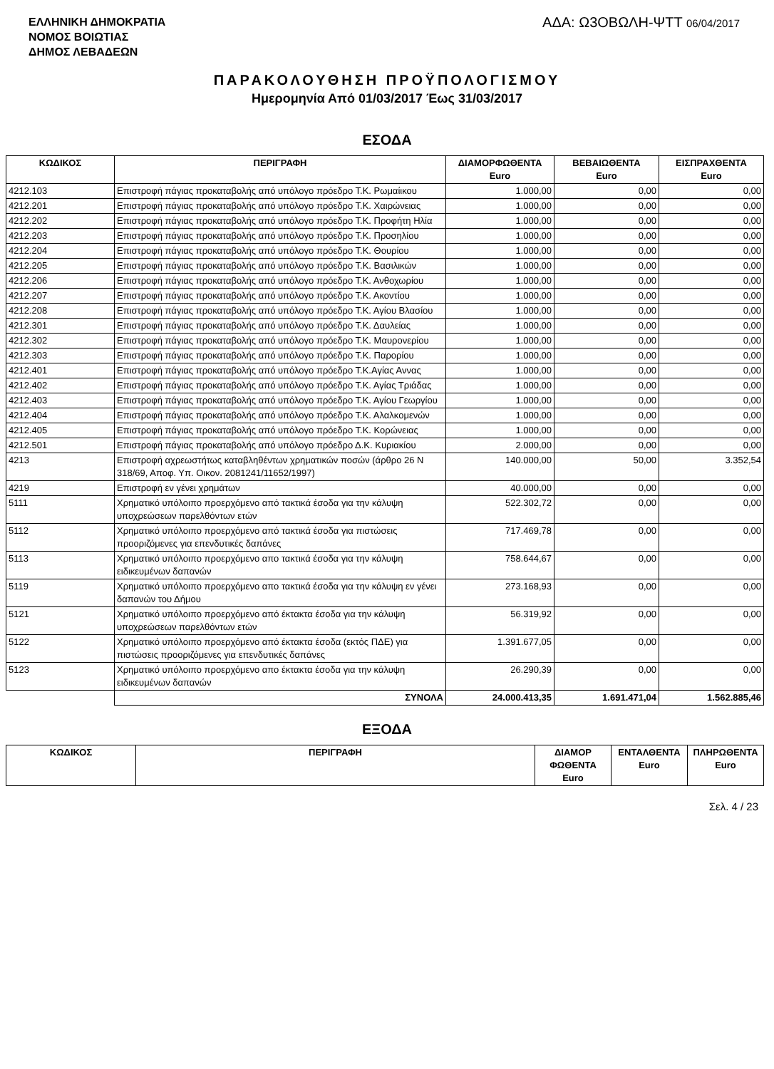ΕΛΛΗΝΙΚΗ ΔΗΜΟΚΡΑΤΙΑ
ΝΟΜΟΣ ΒΟΙΩΤΙΑΣ
ΔΗΜΟΣ ΛΕΒΑΔΕΩΝ
ΑΔΑ: Ω3ΟΒΩΛΗ-ΨΤΤ 06/04/2017
ΠΑΡΑΚΟΛΟΥΘΗΣΗ ΠΡΟΫΠΟΛΟΓΙΣΜΟΥ
Ημερομηνία Από 01/03/2017 Έως 31/03/2017
ΕΣΟΔΑ
| ΚΩΔΙΚΟΣ | ΠΕΡΙΓΡΑΦΗ | ΔΙΑΜΟΡΦΩΘΕΝΤΑ Euro | ΒΕΒΑΙΩΘΕΝΤΑ Euro | ΕΙΣΠΡΑΧΘΕΝΤΑ Euro |
| --- | --- | --- | --- | --- |
| 4212.103 | Επιστροφή πάγιας προκαταβολής από υπόλογο πρόεδρο Τ.Κ. Ρωμαίικου | 1.000,00 | 0,00 | 0,00 |
| 4212.201 | Επιστροφή πάγιας προκαταβολής από υπόλογο πρόεδρο Τ.Κ. Χαιρώνειας | 1.000,00 | 0,00 | 0,00 |
| 4212.202 | Επιστροφή πάγιας προκαταβολής από υπόλογο πρόεδρο Τ.Κ. Προφήτη Ηλία | 1.000,00 | 0,00 | 0,00 |
| 4212.203 | Επιστροφή πάγιας προκαταβολής από υπόλογο πρόεδρο Τ.Κ. Προσηλίου | 1.000,00 | 0,00 | 0,00 |
| 4212.204 | Επιστροφή πάγιας προκαταβολής από υπόλογο πρόεδρο Τ.Κ. Θουρίου | 1.000,00 | 0,00 | 0,00 |
| 4212.205 | Επιστροφή πάγιας προκαταβολής από υπόλογο πρόεδρο Τ.Κ. Βασιλικών | 1.000,00 | 0,00 | 0,00 |
| 4212.206 | Επιστροφή πάγιας προκαταβολής από υπόλογο πρόεδρο Τ.Κ. Ανθοχωρίου | 1.000,00 | 0,00 | 0,00 |
| 4212.207 | Επιστροφή πάγιας προκαταβολής από υπόλογο πρόεδρο Τ.Κ. Ακοντίου | 1.000,00 | 0,00 | 0,00 |
| 4212.208 | Επιστροφή πάγιας προκαταβολής από υπόλογο πρόεδρο Τ.Κ. Αγίου Βλασίου | 1.000,00 | 0,00 | 0,00 |
| 4212.301 | Επιστροφή πάγιας προκαταβολής από υπόλογο πρόεδρο Τ.Κ. Δαυλείας | 1.000,00 | 0,00 | 0,00 |
| 4212.302 | Επιστροφή πάγιας προκαταβολής από υπόλογο πρόεδρο Τ.Κ. Μαυρονερίου | 1.000,00 | 0,00 | 0,00 |
| 4212.303 | Επιστροφή πάγιας προκαταβολής από υπόλογο πρόεδρο Τ.Κ. Παρορίου | 1.000,00 | 0,00 | 0,00 |
| 4212.401 | Επιστροφή πάγιας προκαταβολής από υπόλογο πρόεδρο Τ.Κ.Αγίας Αννας | 1.000,00 | 0,00 | 0,00 |
| 4212.402 | Επιστροφή πάγιας προκαταβολής από υπόλογο πρόεδρο Τ.Κ. Αγίας Τριάδας | 1.000,00 | 0,00 | 0,00 |
| 4212.403 | Επιστροφή πάγιας προκαταβολής από υπόλογο πρόεδρο Τ.Κ. Αγίου Γεωργίου | 1.000,00 | 0,00 | 0,00 |
| 4212.404 | Επιστροφή πάγιας προκαταβολής από υπόλογο πρόεδρο Τ.Κ. Αλαλκομενών | 1.000,00 | 0,00 | 0,00 |
| 4212.405 | Επιστροφή πάγιας προκαταβολής από υπόλογο πρόεδρο Τ.Κ. Κορώνειας | 1.000,00 | 0,00 | 0,00 |
| 4212.501 | Επιστροφή πάγιας προκαταβολής από υπόλογο πρόεδρο Δ.Κ. Κυριακίου | 2.000,00 | 0,00 | 0,00 |
| 4213 | Επιστροφή αχρεωστήτως καταβληθέντων χρηματικών ποσών (άρθρο 26 Ν 318/69, Αποφ. Υπ. Οικον. 2081241/11652/1997) | 140.000,00 | 50,00 | 3.352,54 |
| 4219 | Επιστροφή εν γένει χρημάτων | 40.000,00 | 0,00 | 0,00 |
| 5111 | Χρηματικό υπόλοιπο προερχόμενο από τακτικά έσοδα για την κάλυψη υποχρεώσεων παρελθόντων ετών | 522.302,72 | 0,00 | 0,00 |
| 5112 | Χρηματικό υπόλοιπο προερχόμενο από τακτικά έσοδα για πιστώσεις προοριζόμενες για επενδυτικές δαπάνες | 717.469,78 | 0,00 | 0,00 |
| 5113 | Χρηματικό υπόλοιπο προερχόμενο απο τακτικά έσοδα για την κάλυψη ειδικευμένων δαπανών | 758.644,67 | 0,00 | 0,00 |
| 5119 | Χρηματικό υπόλοιπο προερχόμενο απο τακτικά έσοδα για την κάλυψη εν γένει δαπανών του Δήμου | 273.168,93 | 0,00 | 0,00 |
| 5121 | Χρηματικό υπόλοιπο προερχόμενο από έκτακτα έσοδα για την κάλυψη υποχρεώσεων παρελθόντων ετών | 56.319,92 | 0,00 | 0,00 |
| 5122 | Χρηματικό υπόλοιπο προερχόμενο από έκτακτα έσοδα (εκτός ΠΔΕ) για πιστώσεις προοριζόμενες για επενδυτικές δαπάνες | 1.391.677,05 | 0,00 | 0,00 |
| 5123 | Χρηματικό υπόλοιπο προερχόμενο απο έκτακτα έσοδα για την κάλυψη ειδικευμένων δαπανών | 26.290,39 | 0,00 | 0,00 |
| | ΣΥΝΟΛΑ | 24.000.413,35 | 1.691.471,04 | 1.562.885,46 |
ΕΞΟΔΑ
| ΚΩΔΙΚΟΣ | ΠΕΡΙΓΡΑΦΗ | ΔΙΑΜΟΡ ΦΩΘΕΝΤΑ Euro | ΕΝΤΑΛΘΕΝΤΑ Euro | ΠΛΗΡΩΘΕΝΤΑ Euro |
| --- | --- | --- | --- | --- |
Σελ. 4 / 23